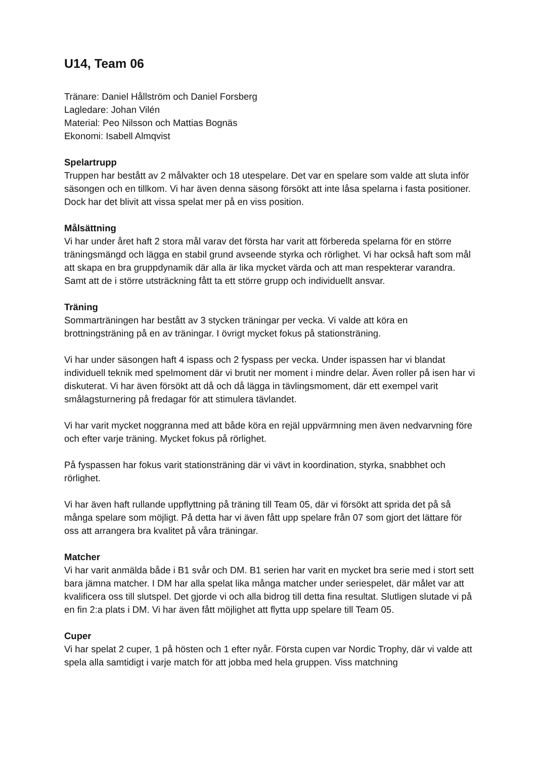U14, Team 06
Tränare: Daniel Hållström och Daniel Forsberg
Lagledare: Johan Vilén
Material: Peo Nilsson och Mattias Bognäs
Ekonomi: Isabell Almqvist
Spelartrupp
Truppen har bestått av 2 målvakter och 18 utespelare. Det var en spelare som valde att sluta inför säsongen och en tillkom. Vi har även denna säsong försökt att inte låsa spelarna i fasta positioner. Dock har det blivit att vissa spelat mer på en viss position.
Målsättning
Vi har under året haft 2 stora mål varav det första har varit att förbereda spelarna för en större träningsmängd och lägga en stabil grund avseende styrka och rörlighet. Vi har också haft som mål att skapa en bra gruppdynamik där alla är lika mycket värda och att man respekterar varandra. Samt att de i större utsträckning fått ta ett större grupp och individuellt ansvar.
Träning
Sommarträningen har bestått av 3 stycken träningar per vecka. Vi valde att köra en brottningsträning på en av träningar. I övrigt mycket fokus på stationsträning.
Vi har under säsongen haft 4 ispass och 2 fyspass per vecka. Under ispassen har vi blandat individuell teknik med spelmoment där vi brutit ner moment i mindre delar. Även roller på isen har vi diskuterat. Vi har även försökt att då och då lägga in tävlingsmoment, där ett exempel varit smålagsturnering på fredagar för att stimulera tävlandet.
Vi har varit mycket noggranna med att både köra en rejäl uppvärmning men även nedvarvning före och efter varje träning. Mycket fokus på rörlighet.
På fyspassen har fokus varit stationsträning där vi vävt in koordination, styrka, snabbhet och rörlighet.
Vi har även haft rullande uppflyttning på träning till Team 05, där vi försökt att sprida det på så många spelare som möjligt. På detta har vi även fått upp spelare från 07 som gjort det lättare för oss att arrangera bra kvalitet på våra träningar.
Matcher
Vi har varit anmälda både i B1 svår och DM. B1 serien har varit en mycket bra serie med i stort sett bara jämna matcher. I DM har alla spelat lika många matcher under seriespelet, där målet var att kvalificera oss till slutspel. Det gjorde vi och alla bidrog till detta fina resultat. Slutligen slutade vi på en fin 2:a plats i DM. Vi har även fått möjlighet att flytta upp spelare till Team 05.
Cuper
Vi har spelat 2 cuper, 1 på hösten och 1 efter nyår. Första cupen var Nordic Trophy, där vi valde att spela alla samtidigt i varje match för att jobba med hela gruppen. Viss matchning